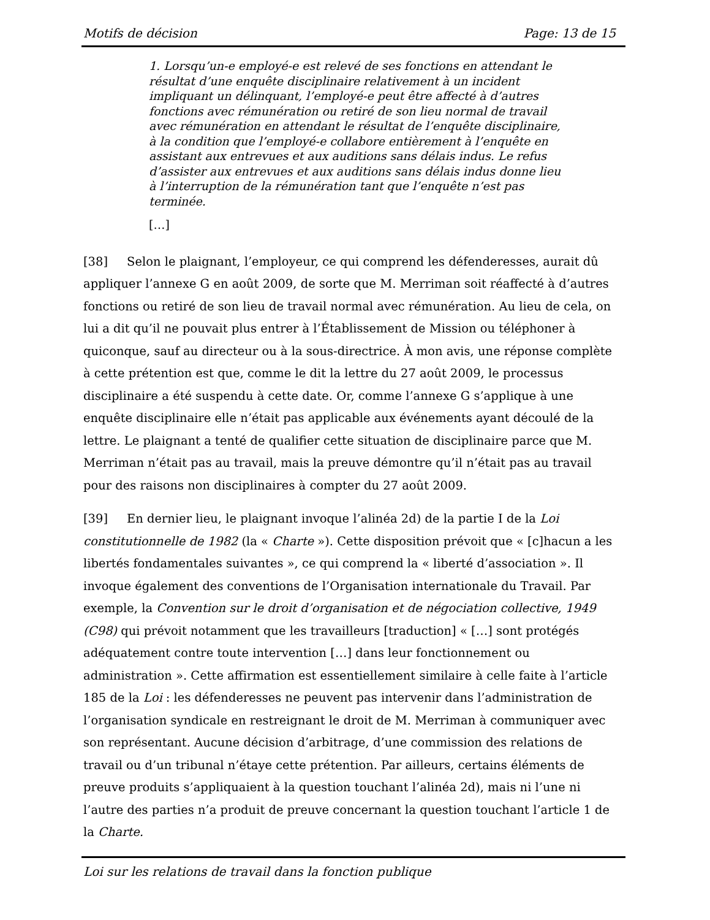Motifs de décision Page: 13 de 15
1. Lorsqu’un-e employé-e est relevé de ses fonctions en attendant le résultat d’une enquête disciplinaire relativement à un incident impliquant un délinquant, l’employé-e peut être affecté à d’autres fonctions avec rémunération ou retiré de son lieu normal de travail avec rémunération en attendant le résultat de l’enquête disciplinaire, à la condition que l’employé-e collabore entièrement à l’enquête en assistant aux entrevues et aux auditions sans délais indus. Le refus d’assister aux entrevues et aux auditions sans délais indus donne lieu à l’interruption de la rémunération tant que l’enquête n’est pas terminée.
[…]
[38] Selon le plaignant, l’employeur, ce qui comprend les défenderesses, aurait dû appliquer l’annexe G en août 2009, de sorte que M. Merriman soit réaffecté à d’autres fonctions ou retiré de son lieu de travail normal avec rémunération. Au lieu de cela, on lui a dit qu’il ne pouvait plus entrer à l’Établissement de Mission ou téléphoner à quiconque, sauf au directeur ou à la sous-directrice. À mon avis, une réponse complète à cette prétention est que, comme le dit la lettre du 27 août 2009, le processus disciplinaire a été suspendu à cette date. Or, comme l’annexe G s’applique à une enquête disciplinaire elle n’était pas applicable aux événements ayant découlé de la lettre. Le plaignant a tenté de qualifier cette situation de disciplinaire parce que M. Merriman n’était pas au travail, mais la preuve démontre qu’il n’était pas au travail pour des raisons non disciplinaires à compter du 27 août 2009.
[39] En dernier lieu, le plaignant invoque l’alinéa 2d) de la partie I de la Loi constitutionnelle de 1982 (la « Charte »). Cette disposition prévoit que « [c]hacun a les libertés fondamentales suivantes », ce qui comprend la « liberté d’association ». Il invoque également des conventions de l’Organisation internationale du Travail. Par exemple, la Convention sur le droit d’organisation et de négociation collective, 1949 (C98) qui prévoit notamment que les travailleurs [traduction] « […] sont protégés adéquatement contre toute intervention […] dans leur fonctionnement ou administration ». Cette affirmation est essentiellement similaire à celle faite à l’article 185 de la Loi : les défenderesses ne peuvent pas intervenir dans l’administration de l’organisation syndicale en restreignant le droit de M. Merriman à communiquer avec son représentant. Aucune décision d’arbitrage, d’une commission des relations de travail ou d’un tribunal n’étaye cette prétention. Par ailleurs, certains éléments de preuve produits s’appliquaient à la question touchant l’alinéa 2d), mais ni l’une ni l’autre des parties n’a produit de preuve concernant la question touchant l’article 1 de la Charte.
Loi sur les relations de travail dans la fonction publique